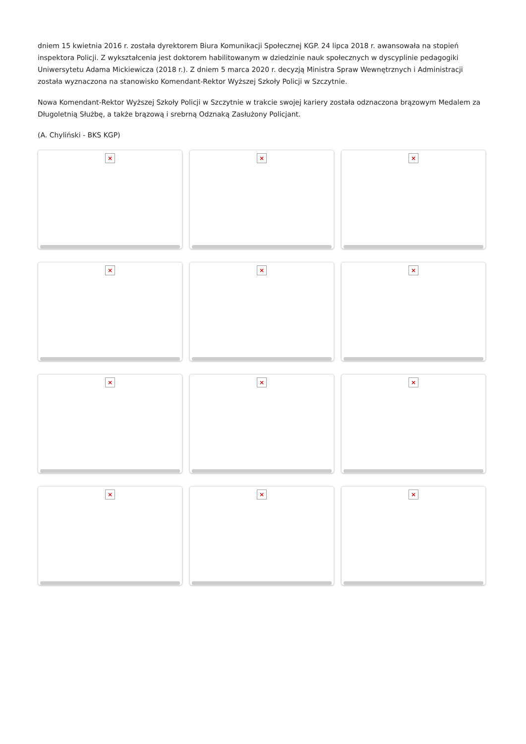dniem 15 kwietnia 2016 r. została dyrektorem Biura Komunikacji Społecznej KGP. 24 lipca 2018 r. awansowała na stopień inspektora Policji. Z wykształcenia jest doktorem habilitowanym w dziedzinie nauk społecznych w dyscyplinie pedagogiki Uniwersytetu Adama Mickiewicza (2018 r.). Z dniem 5 marca 2020 r. decyzją Ministra Spraw Wewnętrznych i Administracji została wyznaczona na stanowisko Komendant-Rektor Wyższej Szkoły Policji w Szczytnie.
Nowa Komendant-Rektor Wyższej Szkoły Policji w Szczytnie w trakcie swojej kariery została odznaczona brązowym Medalem za Długoletnią Służbę, a także brązową i srebrną Odznaką Zasłużony Policjant.
(A. Chyliński - BKS KGP)
×
×
×
×
×
×
×
×
×
×
×
×